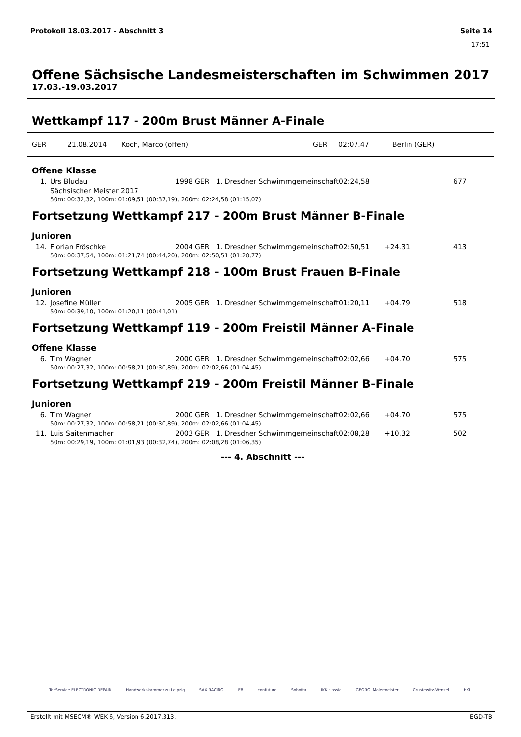Protokoll 18.03.2017 - Abschnitt 3 Seite 14
17:51
Offene Sächsische Landesmeisterschaften im Schwimmen 2017
17.03.-19.03.2017
Wettkampf 117 - 200m Brust Männer A-Finale
GER 21.08.2014 Koch, Marco (offen) GER 02:07.47 Berlin (GER)
Offene Klasse
| 1. | Urs Bludau | 1998 | GER | 1. Dresdner Schwimmgemeinschaft | 02:24,58 | | 677 |
| | Sächsischer Meister 2017 | | | | | | |
| 50m: 00:32,32, 100m: 01:09,51 (00:37,19), 200m: 02:24,58 (01:15,07) | | | | | | | |
Fortsetzung Wettkampf 217 - 200m Brust Männer B-Finale
Junioren
| 14. | Florian Fröschke | 2004 | GER | 1. Dresdner Schwimmgemeinschaft | 02:50,51 | +24.31 | 413 |
| 50m: 00:37,54, 100m: 01:21,74 (00:44,20), 200m: 02:50,51 (01:28,77) | | | | | | | |
Fortsetzung Wettkampf 218 - 100m Brust Frauen B-Finale
Junioren
| 12. | Josefine Müller | 2005 | GER | 1. Dresdner Schwimmgemeinschaft | 01:20,11 | +04.79 | 518 |
| 50m: 00:39,10, 100m: 01:20,11 (00:41,01) | | | | | | | |
Fortsetzung Wettkampf 119 - 200m Freistil Männer A-Finale
Offene Klasse
| 6. | Tim Wagner | 2000 | GER | 1. Dresdner Schwimmgemeinschaft | 02:02,66 | +04.70 | 575 |
| 50m: 00:27,32, 100m: 00:58,21 (00:30,89), 200m: 02:02,66 (01:04,45) | | | | | | | |
Fortsetzung Wettkampf 219 - 200m Freistil Männer B-Finale
Junioren
| 6. | Tim Wagner | 2000 | GER | 1. Dresdner Schwimmgemeinschaft | 02:02,66 | +04.70 | 575 |
| 50m: 00:27,32, 100m: 00:58,21 (00:30,89), 200m: 02:02,66 (01:04,45) | | | | | | | |
| 11. | Luis Saitenmacher | 2003 | GER | 1. Dresdner Schwimmgemeinschaft | 02:08,28 | +10.32 | 502 |
| 50m: 00:29,19, 100m: 01:01,93 (00:32,74), 200m: 02:08,28 (01:06,35) | | | | | | | |
--- 4. Abschnitt ---
TecService ELECTRONIC REPAIR Handwerkskammer zu Leipzig SAX RACING EB confuture Sobotta IKK classic GEORGI Malermeister Crustewitz-Wenzel HKL
Erstellt mit MSECM® WEK 6, Version 6.2017.313. EGD-TB